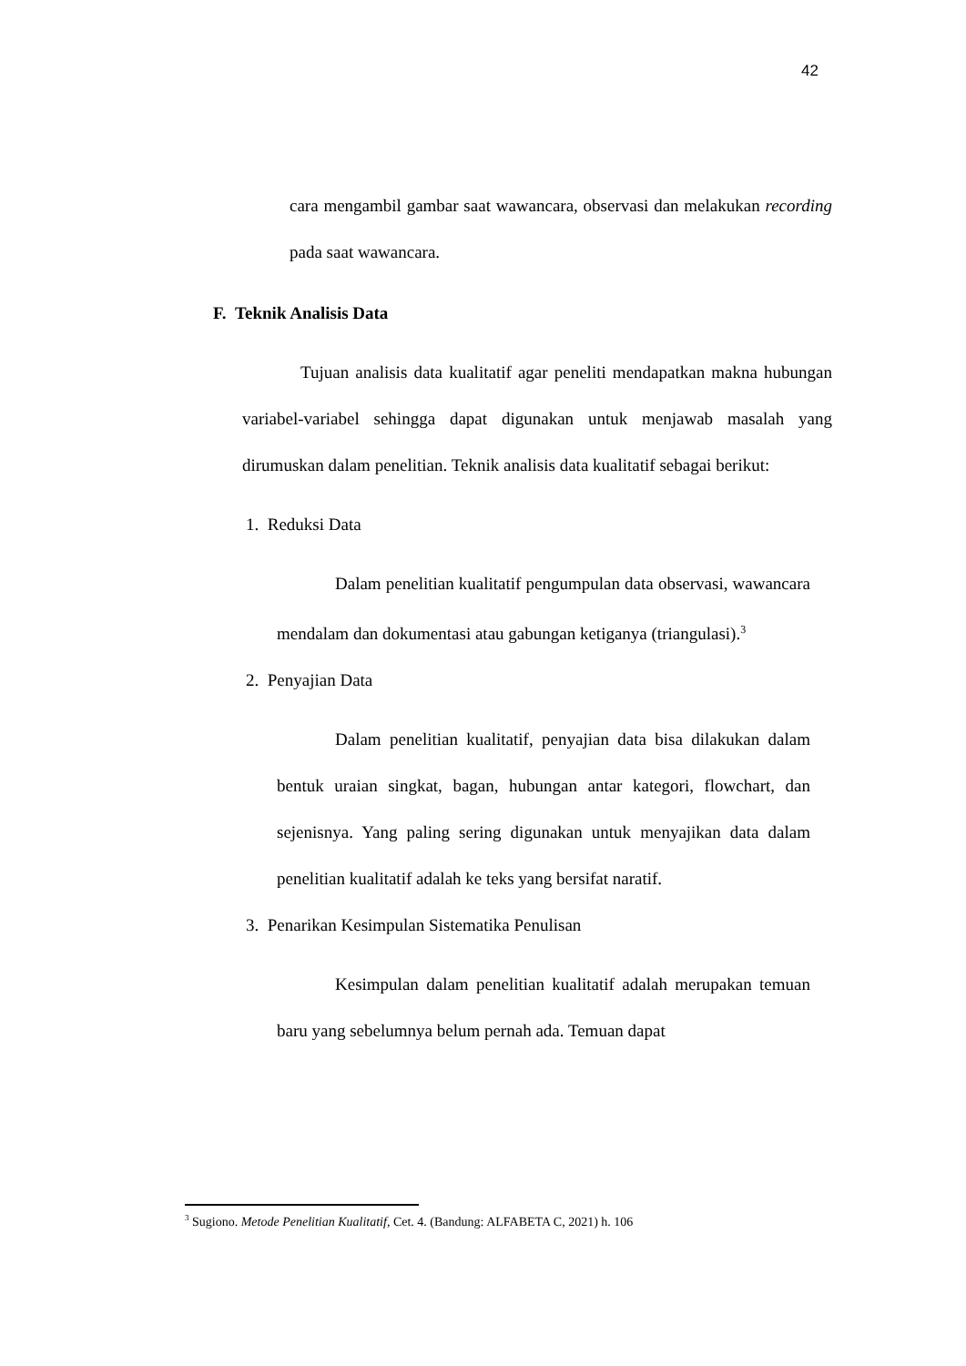42
cara mengambil gambar saat wawancara, observasi dan melakukan recording pada saat wawancara.
F. Teknik Analisis Data
Tujuan analisis data kualitatif agar peneliti mendapatkan makna hubungan variabel-variabel sehingga dapat digunakan untuk menjawab masalah yang dirumuskan dalam penelitian. Teknik analisis data kualitatif sebagai berikut:
1. Reduksi Data
Dalam penelitian kualitatif pengumpulan data observasi, wawancara mendalam dan dokumentasi atau gabungan ketiganya (triangulasi).<sup>3</sup>
2. Penyajian Data
Dalam penelitian kualitatif, penyajian data bisa dilakukan dalam bentuk uraian singkat, bagan, hubungan antar kategori, flowchart, dan sejenisnya. Yang paling sering digunakan untuk menyajikan data dalam penelitian kualitatif adalah ke teks yang bersifat naratif.
3. Penarikan Kesimpulan Sistematika Penulisan
Kesimpulan dalam penelitian kualitatif adalah merupakan temuan baru yang sebelumnya belum pernah ada. Temuan dapat
<sup>3</sup> Sugiono. Metode Penelitian Kualitatif, Cet. 4. (Bandung: ALFABETA C, 2021) h. 106